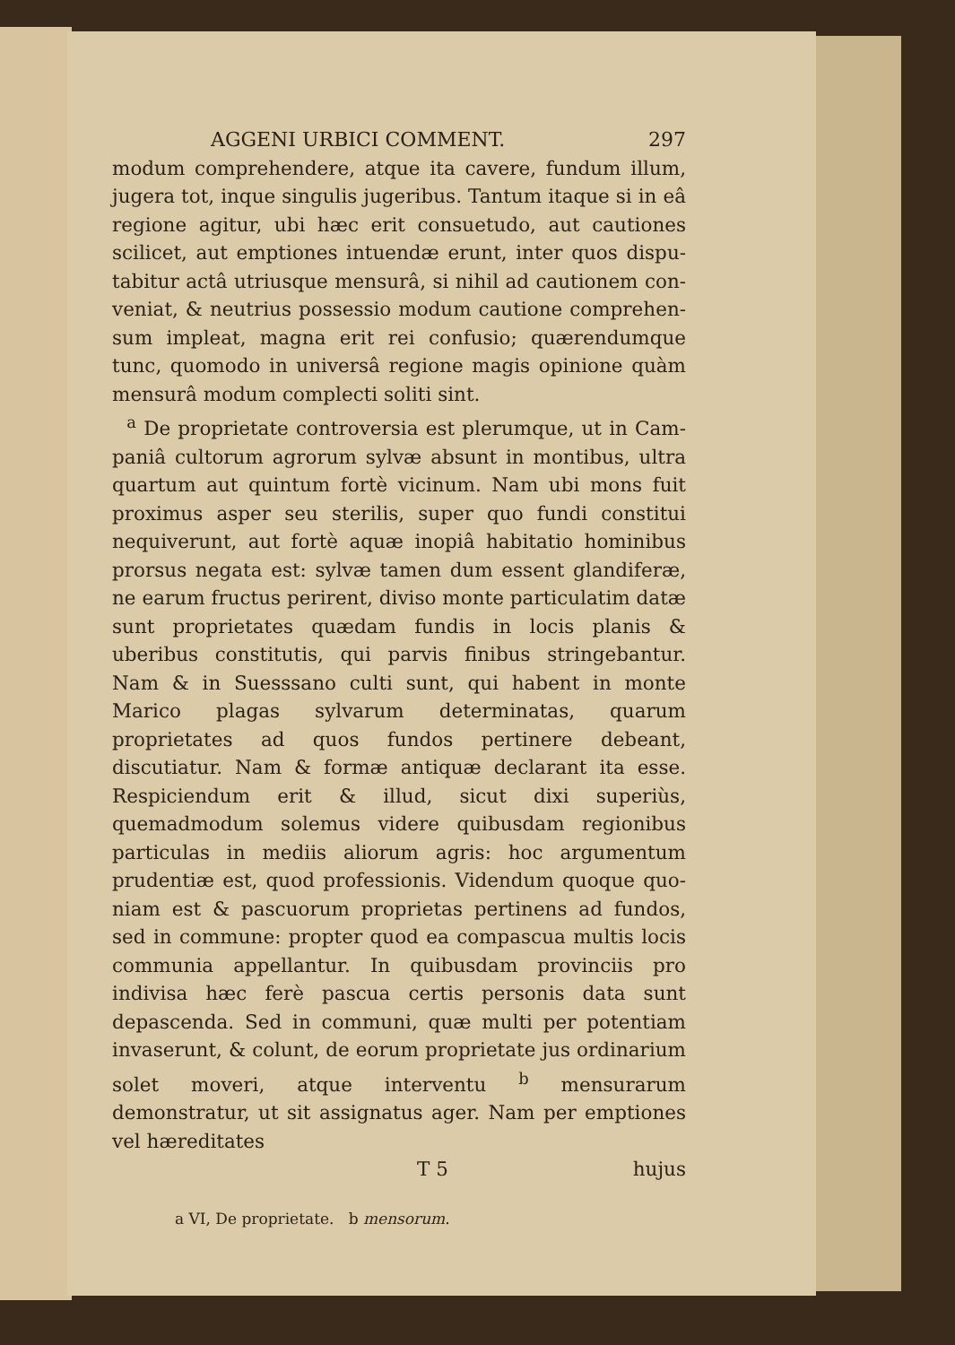AGGENI URBICI COMMENT. 297
modum comprehendere, atque ita cavere, fundum illum, jugera tot, inque singulis jugeribus. Tantum itaque si in eâ regione agitur, ubi hæc erit consuetudo, aut cautiones scilicet, aut emptiones intuendæ erunt, inter quos dispu­tabitur actâ utriusque mensurâ, si nihil ad cautionem con­veniat, & neutrius possessio modum cautione comprehen­sum impleat, magna erit rei confusio; quærendumque tunc, quomodo in universâ regione magis opinione quàm men­surâ modum complecti soliti sint.
<sup>a</sup> De proprietate controversia est plerumque, ut in Cam­paniâ cultorum agrorum sylvæ absunt in montibus, ultra quartum aut quintum fortè vicinum. Nam ubi mons fuit proximus asper seu sterilis, super quo fundi constitui nequi­verunt, aut fortè aquæ inopiâ habitatio hominibus pror­sus negata est: sylvæ tamen dum essent glandiferæ, ne ea­rum fructus perirent, diviso monte particulatim datæ sunt proprietates quædam fundis in locis planis & uberibus con­stitutis, qui parvis finibus stringebantur. Nam & in Suess­sano culti sunt, qui habent in monte Marico plagas sylva­rum determinatas, quarum proprietates ad quos fundos pertinere debeant, discutiatur. Nam & formæ antiquæ declarant ita esse. Respiciendum erit & illud, sicut dixi su­periùs, quemadmodum solemus videre quibusdam regioni­bus particulas in mediis aliorum agris: hoc argumentum prudentiæ est, quod professionis. Videndum quoque quo­niam est & pascuorum proprietas pertinens ad fundos, sed in commune: propter quod ea compascua multis locis com­munia appellantur. In quibusdam provinciis pro indivisa hæc ferè pascua certis personis data sunt depascenda. Sed in communi, quæ multi per potentiam invaserunt, & co­lunt, de eorum proprietate jus ordinarium solet move­ri, atque interventu <sup>b</sup> mensurarum demonstratur, ut sit assignatus ager. Nam per emptiones vel hæreditates
T 5 hujus
a VI, De proprietate. b mensorum.